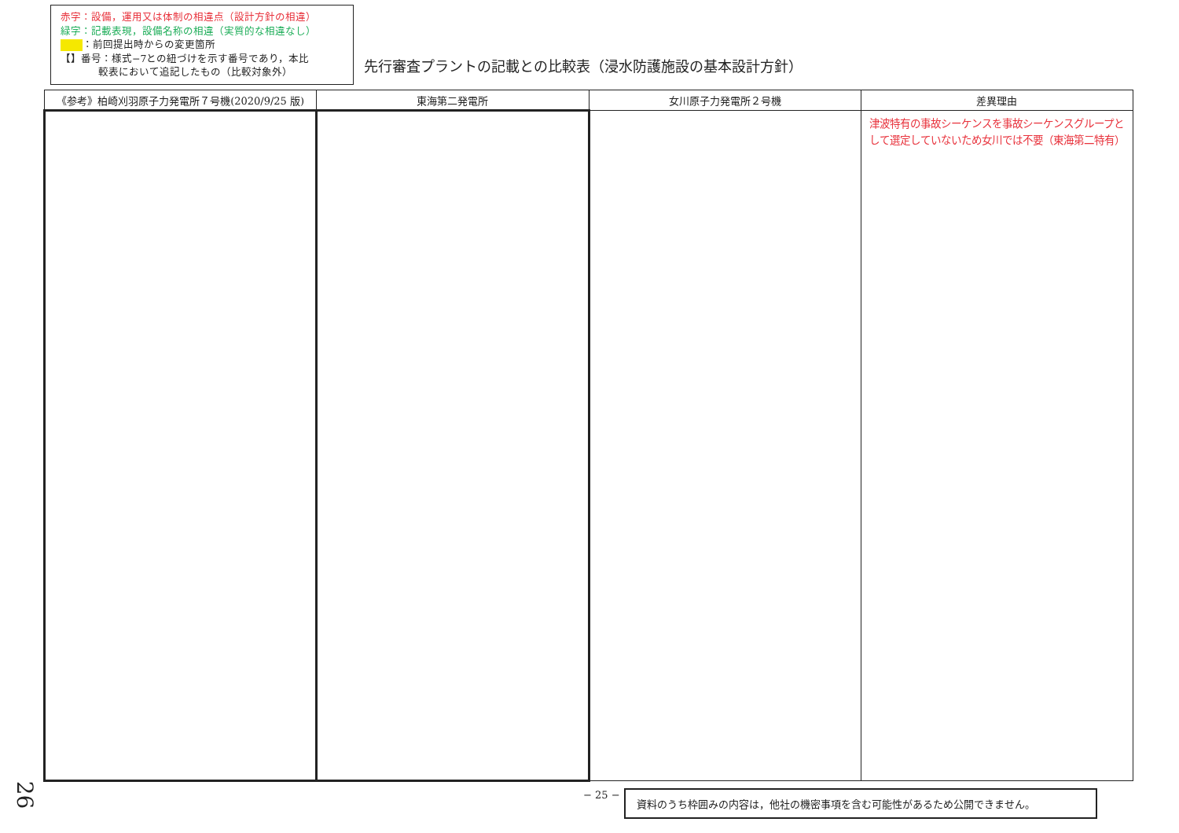赤字：設備，運用又は体制の相違点（設計方針の相違）
緑字：記載表現，設備名称の相違（実質的な相違なし）
：前回提出時からの変更箇所
【】番号：様式−7との紐づけを示す番号であり，本比
較表において追記したもの（比較対象外）
先行審査プラントの記載との比較表（浸水防護施設の基本設計方針）
| 《参考》柏崎刈羽原子力発電所７号機(2020/9/25 版) | 東海第二発電所 | 女川原子力発電所２号機 | 差異理由 |
| --- | --- | --- | --- |
| | | | 津波特有の事故シーケンスを事故シーケンスグループとして選定していないため女川では不要（東海第二特有） |
− 25 − 資料のうち枠囲みの内容は，他社の機密事項を含む可能性があるため公開できません。
26